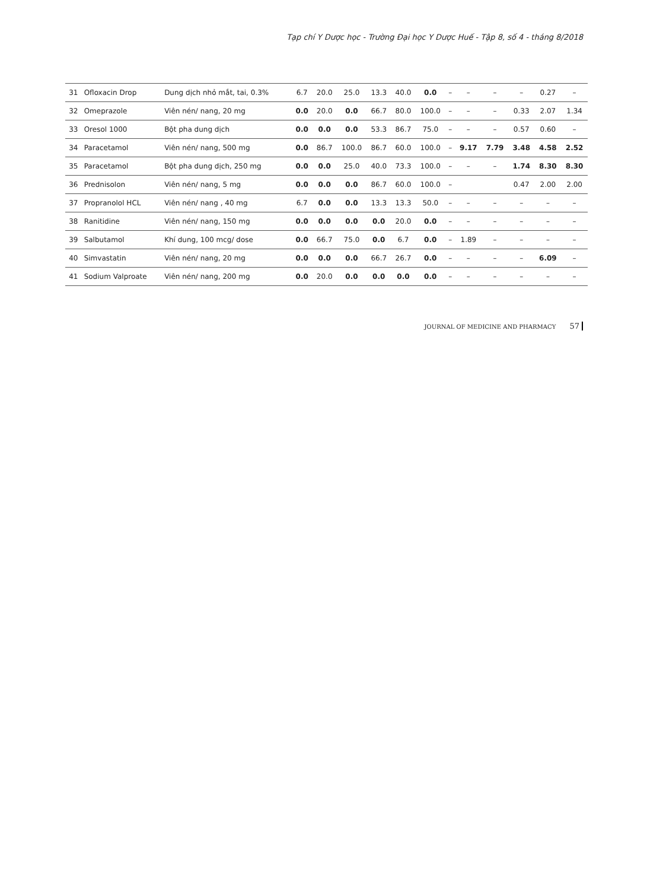Tạp chí Y Dược học - Trường Đại học Y Dược Huế - Tập 8, số 4 - tháng 8/2018
| 31 | Ofloxacin Drop | Dung dịch nhỏ mắt, tai, 0.3% | 6.7 | 20.0 | 25.0 | 13.3 | 40.0 | 0.0 | – | – | – | – | 0.27 | – |
| 32 | Omeprazole | Viên nén/ nang, 20 mg | 0.0 | 20.0 | 0.0 | 66.7 | 80.0 | 100.0 | – | – | – | 0.33 | 2.07 | 1.34 |
| 33 | Oresol 1000 | Bột pha dung dịch | 0.0 | 0.0 | 0.0 | 53.3 | 86.7 | 75.0 | – | – | – | 0.57 | 0.60 | – |
| 34 | Paracetamol | Viên nén/ nang, 500 mg | 0.0 | 86.7 | 100.0 | 86.7 | 60.0 | 100.0 | – | 9.17 | 7.79 | 3.48 | 4.58 | 2.52 |
| 35 | Paracetamol | Bột pha dung dịch, 250 mg | 0.0 | 0.0 | 25.0 | 40.0 | 73.3 | 100.0 | – | – | – | 1.74 | 8.30 | 8.30 |
| 36 | Prednisolon | Viên nén/ nang, 5 mg | 0.0 | 0.0 | 0.0 | 86.7 | 60.0 | 100.0 | – | | | 0.47 | 2.00 | 2.00 |
| 37 | Propranolol HCL | Viên nén/ nang , 40 mg | 6.7 | 0.0 | 0.0 | 13.3 | 13.3 | 50.0 | – | – | – | – | – | – |
| 38 | Ranitidine | Viên nén/ nang, 150 mg | 0.0 | 0.0 | 0.0 | 0.0 | 20.0 | 0.0 | – | – | – | – | – | – |
| 39 | Salbutamol | Khí dung, 100 mcg/ dose | 0.0 | 66.7 | 75.0 | 0.0 | 6.7 | 0.0 | – | 1.89 | – | – | – | – |
| 40 | Simvastatin | Viên nén/ nang, 20 mg | 0.0 | 0.0 | 0.0 | 66.7 | 26.7 | 0.0 | – | – | – | – | 6.09 | – |
| 41 | Sodium Valproate | Viên nén/ nang, 200 mg | 0.0 | 20.0 | 0.0 | 0.0 | 0.0 | 0.0 | – | – | – | – | – | – |
JOURNAL OF MEDICINE AND PHARMACY 57